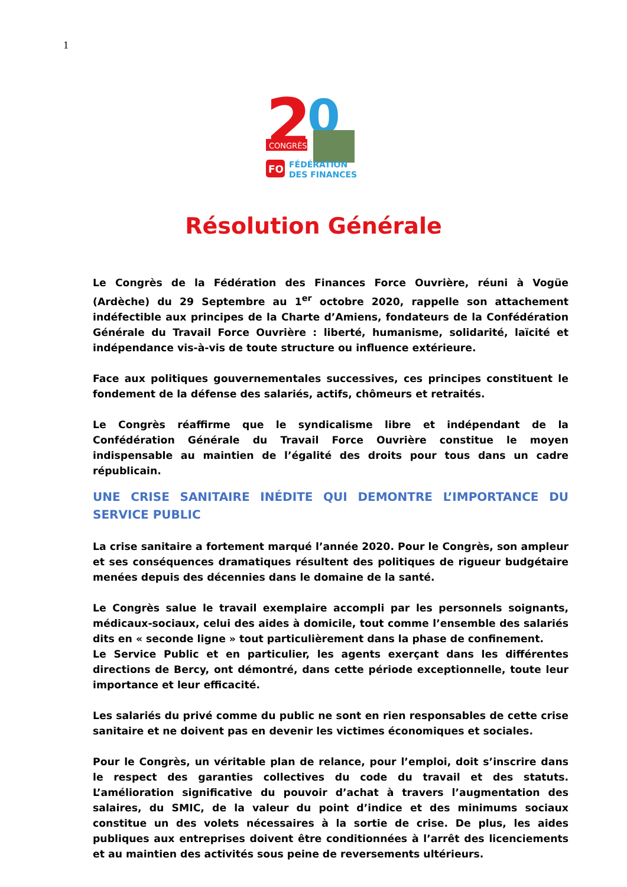1
2
0
CONGRÈS
FO
FÉDÉRATION
DES FINANCES
Résolution Générale
Le Congrès de la Fédération des Finances Force Ouvrière, réuni à Vogüe (Ardèche) du 29 Septembre au 1<sup>er</sup> octobre 2020, rappelle son attachement indéfectible aux principes de la Charte d’Amiens, fondateurs de la Confédération Générale du Travail Force Ouvrière : liberté, humanisme, solidarité, laïcité et indépendance vis-à-vis de toute structure ou influence extérieure.
Face aux politiques gouvernementales successives, ces principes constituent le fondement de la défense des salariés, actifs, chômeurs et retraités.
Le Congrès réaffirme que le syndicalisme libre et indépendant de la Confédération Générale du Travail Force Ouvrière constitue le moyen indispensable au maintien de l’égalité des droits pour tous dans un cadre républicain.
UNE CRISE SANITAIRE INÉDITE QUI DEMONTRE L’IMPORTANCE DU SERVICE PUBLIC
La crise sanitaire a fortement marqué l’année 2020. Pour le Congrès, son ampleur et ses conséquences dramatiques résultent des politiques de rigueur budgétaire menées depuis des décennies dans le domaine de la santé.
Le Congrès salue le travail exemplaire accompli par les personnels soignants, médicaux-sociaux, celui des aides à domicile, tout comme l’ensemble des salariés dits en « seconde ligne » tout particulièrement dans la phase de confinement.
Le Service Public et en particulier, les agents exerçant dans les différentes directions de Bercy, ont démontré, dans cette période exceptionnelle, toute leur importance et leur efficacité.
Les salariés du privé comme du public ne sont en rien responsables de cette crise sanitaire et ne doivent pas en devenir les victimes économiques et sociales.
Pour le Congrès, un véritable plan de relance, pour l’emploi, doit s’inscrire dans le respect des garanties collectives du code du travail et des statuts. L’amélioration significative du pouvoir d’achat à travers l’augmentation des salaires, du SMIC, de la valeur du point d’indice et des minimums sociaux constitue un des volets nécessaires à la sortie de crise. De plus, les aides publiques aux entreprises doivent être conditionnées à l’arrêt des licenciements et au maintien des activités sous peine de reversements ultérieurs.